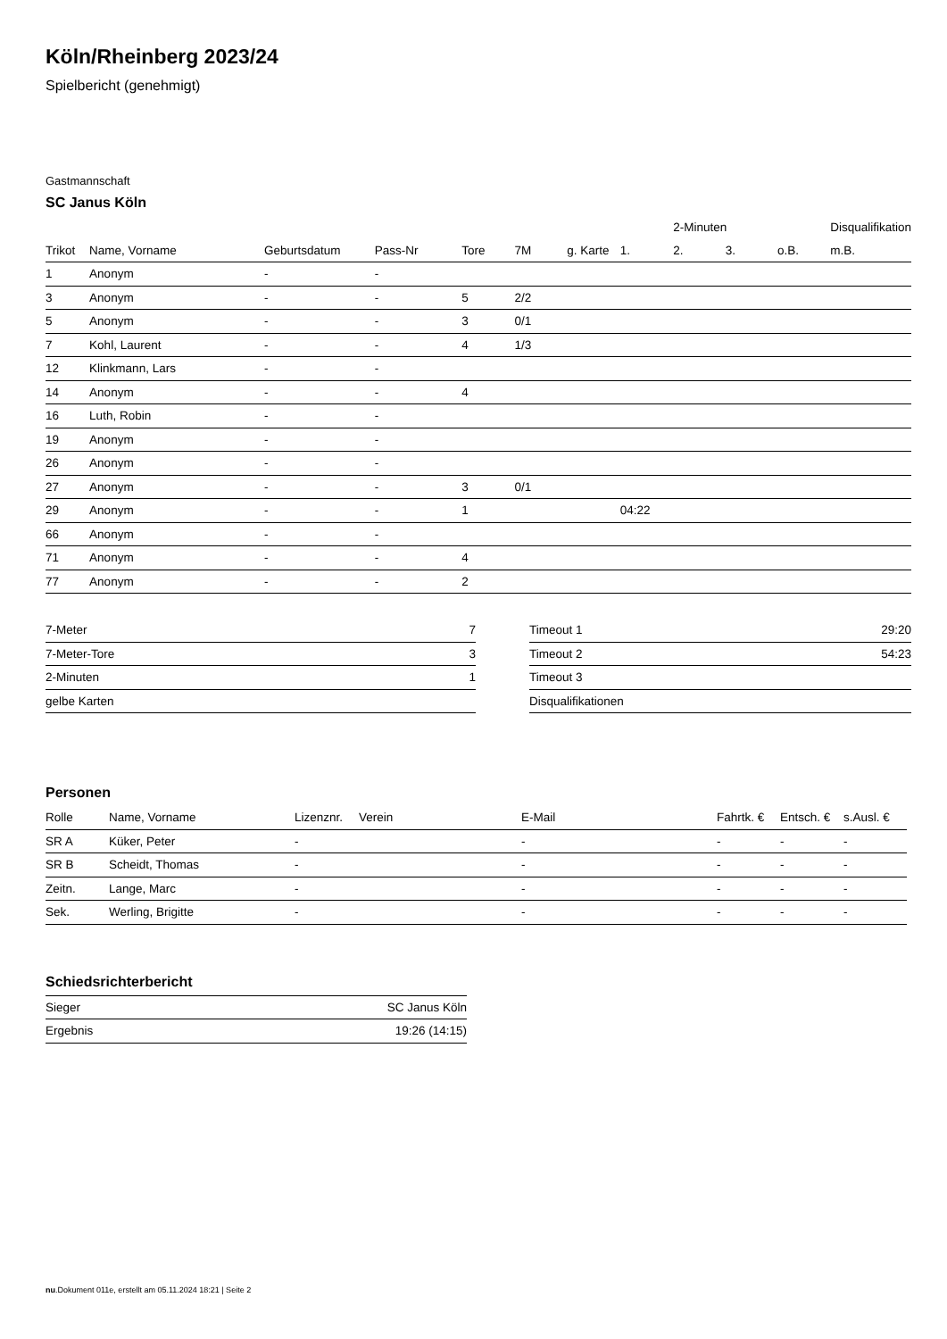Köln/Rheinberg 2023/24
Spielbericht (genehmigt)
Gastmannschaft
SC Janus Köln
| | | | | | | | | 2-Minuten | | | Disqualifikation | |
| --- | --- | --- | --- | --- | --- | --- | --- | --- | --- | --- | --- | --- |
| Trikot | Name, Vorname | Geburtsdatum | Pass-Nr | Tore | 7M | g. Karte | 1. | 2. | 3. | o.B. | m.B. | |
| 1 | Anonym | - | - | | | | | | | | | |
| 3 | Anonym | - | - | 5 | 2/2 | | | | | | | |
| 5 | Anonym | - | - | 3 | 0/1 | | | | | | | |
| 7 | Kohl, Laurent | - | - | 4 | 1/3 | | | | | | | |
| 12 | Klinkmann, Lars | - | - | | | | | | | | | |
| 14 | Anonym | - | - | 4 | | | | | | | | |
| 16 | Luth, Robin | - | - | | | | | | | | | |
| 19 | Anonym | - | - | | | | | | | | | |
| 26 | Anonym | - | - | | | | | | | | | |
| 27 | Anonym | - | - | 3 | 0/1 | | | | | | | |
| 29 | Anonym | - | - | 1 | | | 04:22 | | | | | |
| 66 | Anonym | - | - | | | | | | | | | |
| 71 | Anonym | - | - | 4 | | | | | | | | |
| 77 | Anonym | - | - | 2 | | | | | | | | |
| 7-Meter | 7 |
| 7-Meter-Tore | 3 |
| 2-Minuten | 1 |
| gelbe Karten | |
| Timeout 1 | 29:20 |
| Timeout 2 | 54:23 |
| Timeout 3 | |
| Disqualifikationen | |
Personen
| Rolle | Name, Vorname | Lizenznr. | Verein | E-Mail | Fahrtk. € | Entsch. € | s.Ausl. € |
| --- | --- | --- | --- | --- | --- | --- | --- |
| SR A | Küker, Peter | - | | - | - | - | - |
| SR B | Scheidt, Thomas | - | | - | - | - | - |
| Zeitn. | Lange, Marc | - | | - | - | - | - |
| Sek. | Werling, Brigitte | - | | - | - | - | - |
Schiedsrichterbericht
| Sieger | SC Janus Köln |
| Ergebnis | 19:26 (14:15) |
nu.Dokument 011e, erstellt am 05.11.2024 18:21 | Seite 2